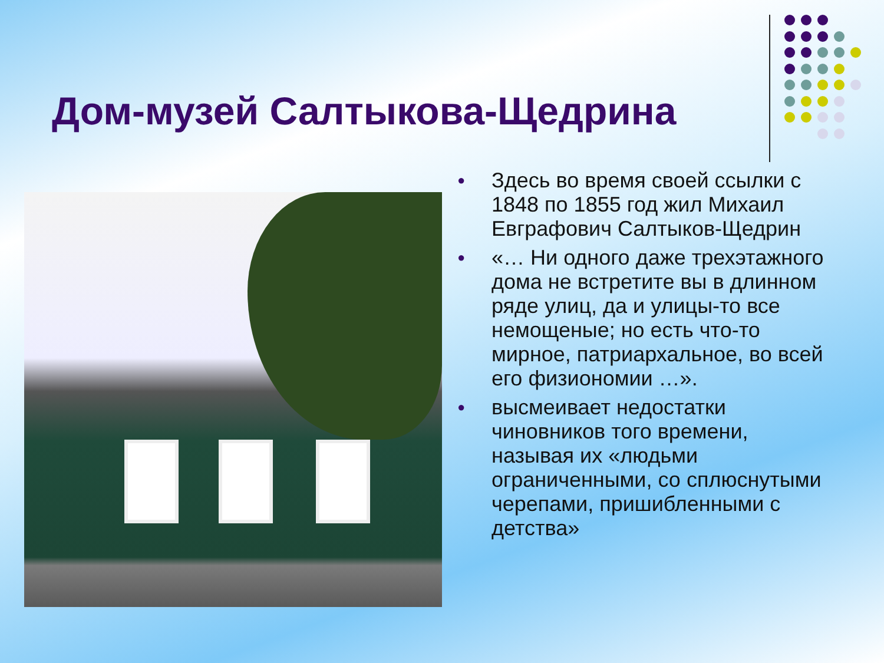Дом-музей Салтыкова-Щедрина
● Здесь во время своей ссылки с 1848 по 1855 год жил Михаил Евграфович Салтыков-Щедрин
● «… Ни одного даже трехэтажного дома не встретите вы в длинном ряде улиц, да и улицы-то все немощеные; но есть что-то мирное, патриархальное, во всей его физиономии …».
● высмеивает недостатки чиновников того времени, называя их «людьми ограниченными, со сплюснутыми черепами, пришибленными с детства»